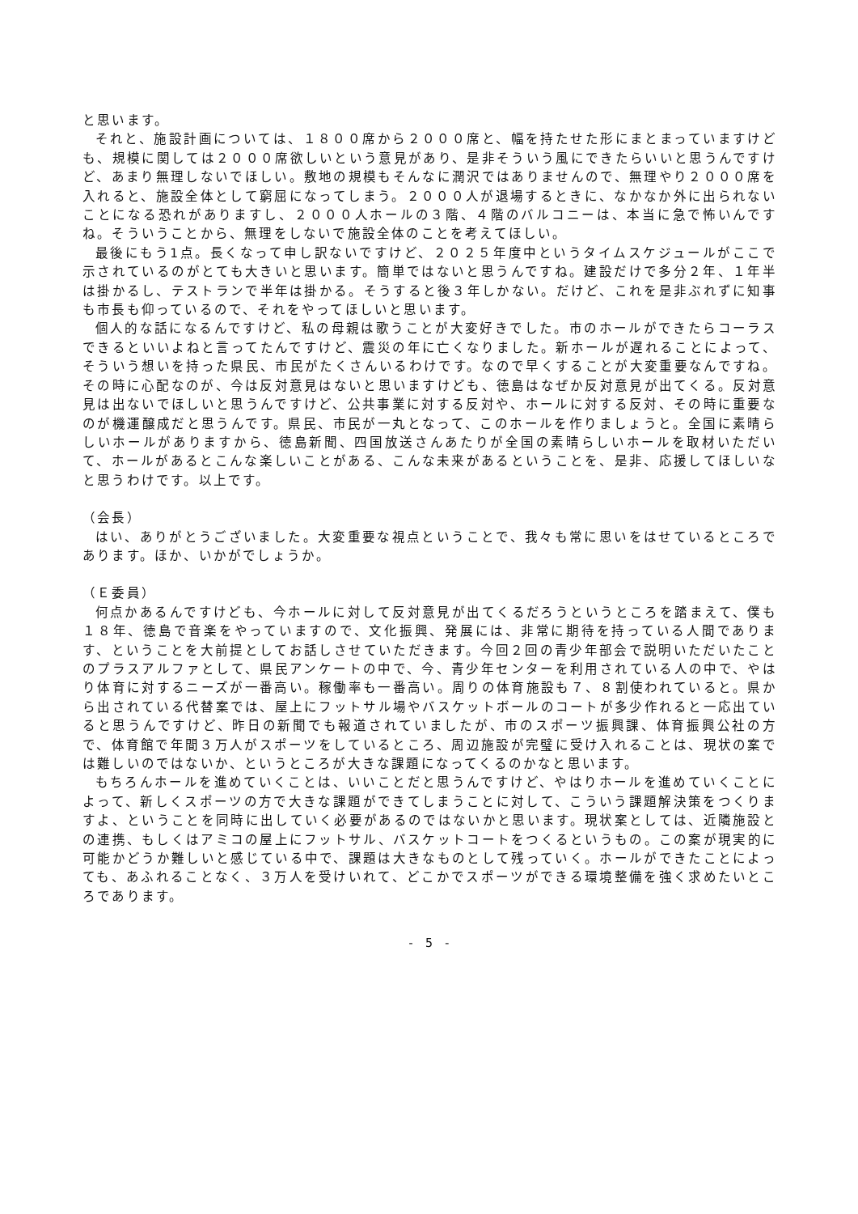と思います。
それと、施設計画については、１８００席から２０００席と、幅を持たせた形にまとまっていますけども、規模に関しては２０００席欲しいという意見があり、是非そういう風にできたらいいと思うんですけど、あまり無理しないでほしい。敷地の規模もそんなに潤沢ではありませんので、無理やり２０００席を入れると、施設全体として窮屈になってしまう。２０００人が退場するときに、なかなか外に出られないことになる恐れがありますし、２０００人ホールの３階、４階のバルコニーは、本当に急で怖いんですね。そういうことから、無理をしないで施設全体のことを考えてほしい。
最後にもう1点。長くなって申し訳ないですけど、２０２５年度中というタイムスケジュールがここで示されているのがとても大きいと思います。簡単ではないと思うんですね。建設だけで多分２年、１年半は掛かるし、テストランで半年は掛かる。そうすると後３年しかない。だけど、これを是非ぶれずに知事も市長も仰っているので、それをやってほしいと思います。
個人的な話になるんですけど、私の母親は歌うことが大変好きでした。市のホールができたらコーラスできるといいよねと言ってたんですけど、震災の年に亡くなりました。新ホールが遅れることによって、そういう想いを持った県民、市民がたくさんいるわけです。なので早くすることが大変重要なんですね。その時に心配なのが、今は反対意見はないと思いますけども、徳島はなぜか反対意見が出てくる。反対意見は出ないでほしいと思うんですけど、公共事業に対する反対や、ホールに対する反対、その時に重要なのが機運醸成だと思うんです。県民、市民が一丸となって、このホールを作りましょうと。全国に素晴らしいホールがありますから、徳島新聞、四国放送さんあたりが全国の素晴らしいホールを取材いただいて、ホールがあるとこんな楽しいことがある、こんな未来があるということを、是非、応援してほしいなと思うわけです。以上です。
（会長）
はい、ありがとうございました。大変重要な視点ということで、我々も常に思いをはせているところであります。ほか、いかがでしょうか。
（Ｅ委員）
何点かあるんですけども、今ホールに対して反対意見が出てくるだろうというところを踏まえて、僕も１８年、徳島で音楽をやっていますので、文化振興、発展には、非常に期待を持っている人間であります、ということを大前提としてお話しさせていただきます。今回２回の青少年部会で説明いただいたことのプラスアルファとして、県民アンケートの中で、今、青少年センターを利用されている人の中で、やはり体育に対するニーズが一番高い。稼働率も一番高い。周りの体育施設も７、８割使われていると。県から出されている代替案では、屋上にフットサル場やバスケットボールのコートが多少作れると一応出ていると思うんですけど、昨日の新聞でも報道されていましたが、市のスポーツ振興課、体育振興公社の方で、体育館で年間３万人がスポーツをしているところ、周辺施設が完璧に受け入れることは、現状の案では難しいのではないか、というところが大きな課題になってくるのかなと思います。
もちろんホールを進めていくことは、いいことだと思うんですけど、やはりホールを進めていくことによって、新しくスポーツの方で大きな課題ができてしまうことに対して、こういう課題解決策をつくりますよ、ということを同時に出していく必要があるのではないかと思います。現状案としては、近隣施設との連携、もしくはアミコの屋上にフットサル、バスケットコートをつくるというもの。この案が現実的に可能かどうか難しいと感じている中で、課題は大きなものとして残っていく。ホールができたことによっても、あふれることなく、３万人を受けいれて、どこかでスポーツができる環境整備を強く求めたいところであります。
- 5 -